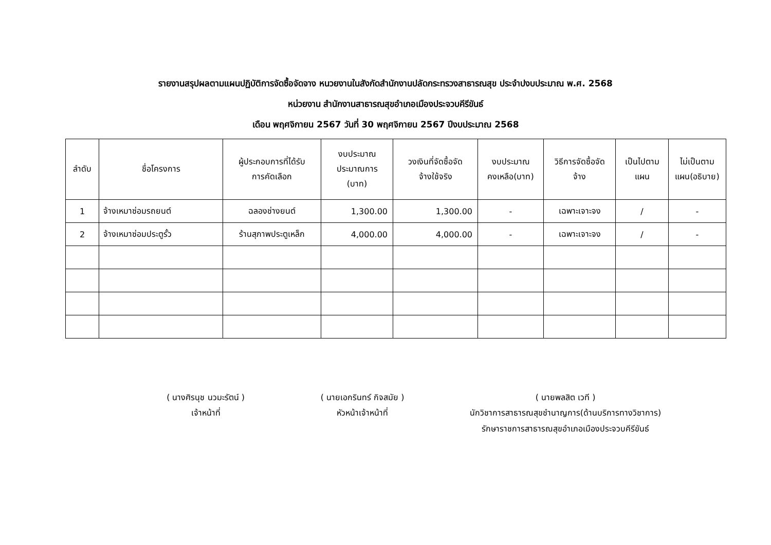รายงานสรุปผลตามแผนปฏิบัติการจัดซื้อจัดจาง หนวยงานในสังกัดสำนักงานปลัดกระทรวงสาธารณสุข ประจำปงบประมาณ พ.ศ. 2568
หน่วยงาน สำนักงานสาธารณสุขอำเภอเมืองประจวบคีรีขันธ์
เดือน พฤศจิกายน 2567 วันที่ 30 พฤศจิกายน 2567 ปีงบประมาณ 2568
| ลำดับ | ชื่อโครงการ | ผู้ประกอบการที่ได้รับ การคัดเลือก | งบประมาณ ประมาณการ (บาท) | วงเงินที่จัดซื้อจัด จ้างใช้จริง | งบประมาณ คงเหลือ(บาท) | วิธีการจัดซื้อจัด จ้าง | เป็นไปตาม แผน | ไม่เป็นตาม แผน(อธิบาย) |
| --- | --- | --- | --- | --- | --- | --- | --- | --- |
| 1 | จ้างเหมาซ่อมรถยนต์ | ฉลองช่างยนต์ | 1,300.00 | 1,300.00 | - | เฉพาะเจาะจง | / | - |
| 2 | จ้างเหมาซ่อมประตูรั้ว | ร้านสุภาพประตูเหล็ก | 4,000.00 | 4,000.00 | - | เฉพาะเจาะจง | / | - |
( นางศิรนุช นวมะรัตน์ )
เจ้าหน้าที่
( นายเอกรินทร์ กิจสมัย )
หัวหน้าเจ้าหน้าที่
( นายพลสิต เวที )
นักวิชาการสาธารณสุขชำนาญการ(ด้านบริการทางวิชาการ)
รักษาราชการสาธารณสุขอำเภอเมืองประจวบคีรีขันธ์